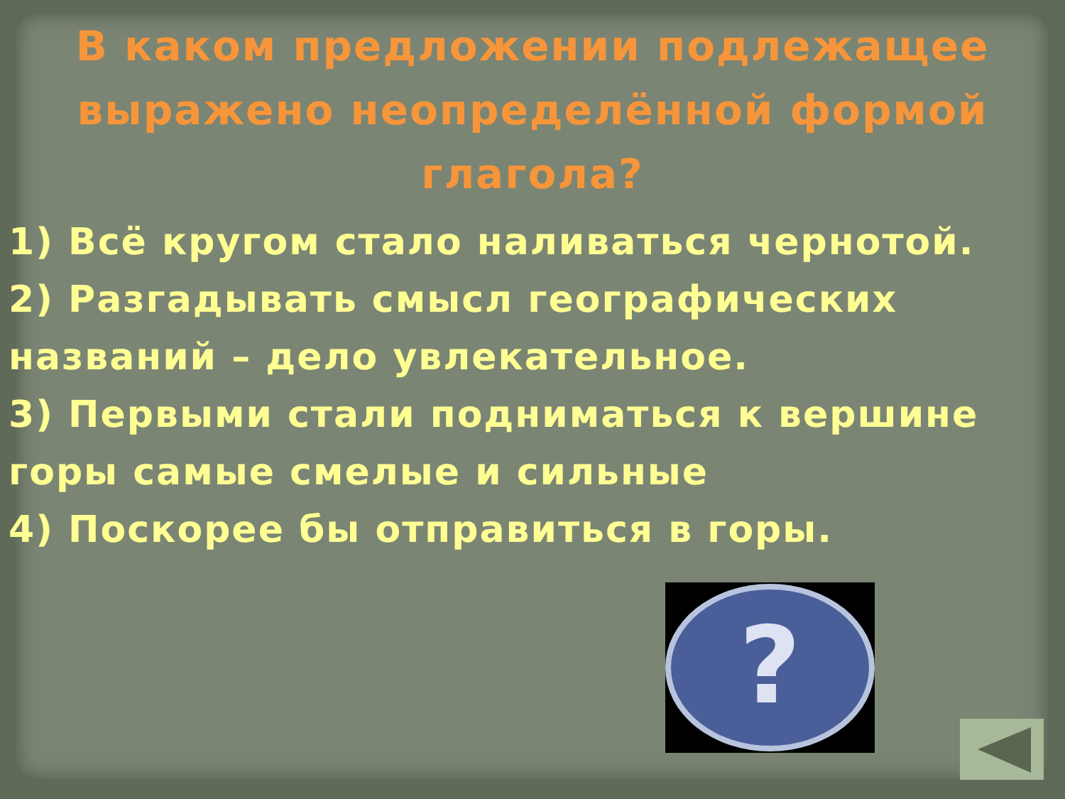В каком предложении подлежащее выражено неопределённой формой глагола?
1) Всё кругом стало наливаться чернотой.
2) Разгадывать смысл географических названий – дело увлекательное.
3) Первыми стали подниматься к вершине горы самые смелые и сильные
4) Поскорее бы отправиться в горы.
?